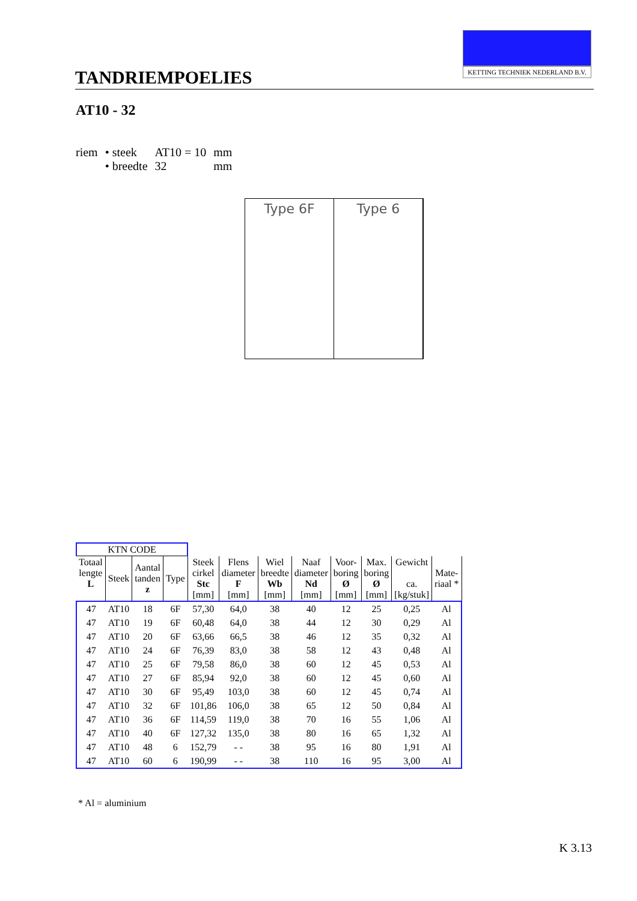TANDRIEMPOELIES
KETTING TECHNIEK NEDERLAND B.V.
AT10 - 32
| riem | • steek | AT10 = 10 | mm |
| | • breedte | 32 | mm |
Type 6F Type 6
| KTN CODE | | | | | | | | | | | |
| --- | --- | --- | --- | --- | --- | --- | --- | --- | --- | --- | --- |
| Totaal lengte L | Steek | Aantal tanden z | Type | Steek cirkel Stc [mm] | Flens diameter F [mm] | Wiel breedte Wb [mm] | Naaf diameter Nd [mm] | Voor- boring Ø [mm] | Max. boring Ø [mm] | Gewicht ca. [kg/stuk] | Mate- riaal * |
| 47 | AT10 | 18 | 6F | 57,30 | 64,0 | 38 | 40 | 12 | 25 | 0,25 | Al |
| 47 | AT10 | 19 | 6F | 60,48 | 64,0 | 38 | 44 | 12 | 30 | 0,29 | Al |
| 47 | AT10 | 20 | 6F | 63,66 | 66,5 | 38 | 46 | 12 | 35 | 0,32 | Al |
| 47 | AT10 | 24 | 6F | 76,39 | 83,0 | 38 | 58 | 12 | 43 | 0,48 | Al |
| 47 | AT10 | 25 | 6F | 79,58 | 86,0 | 38 | 60 | 12 | 45 | 0,53 | Al |
| 47 | AT10 | 27 | 6F | 85,94 | 92,0 | 38 | 60 | 12 | 45 | 0,60 | Al |
| 47 | AT10 | 30 | 6F | 95,49 | 103,0 | 38 | 60 | 12 | 45 | 0,74 | Al |
| 47 | AT10 | 32 | 6F | 101,86 | 106,0 | 38 | 65 | 12 | 50 | 0,84 | Al |
| 47 | AT10 | 36 | 6F | 114,59 | 119,0 | 38 | 70 | 16 | 55 | 1,06 | Al |
| 47 | AT10 | 40 | 6F | 127,32 | 135,0 | 38 | 80 | 16 | 65 | 1,32 | Al |
| 47 | AT10 | 48 | 6 | 152,79 | - - | 38 | 95 | 16 | 80 | 1,91 | Al |
| 47 | AT10 | 60 | 6 | 190,99 | - - | 38 | 110 | 16 | 95 | 3,00 | Al |
* Al = aluminium
K 3.13